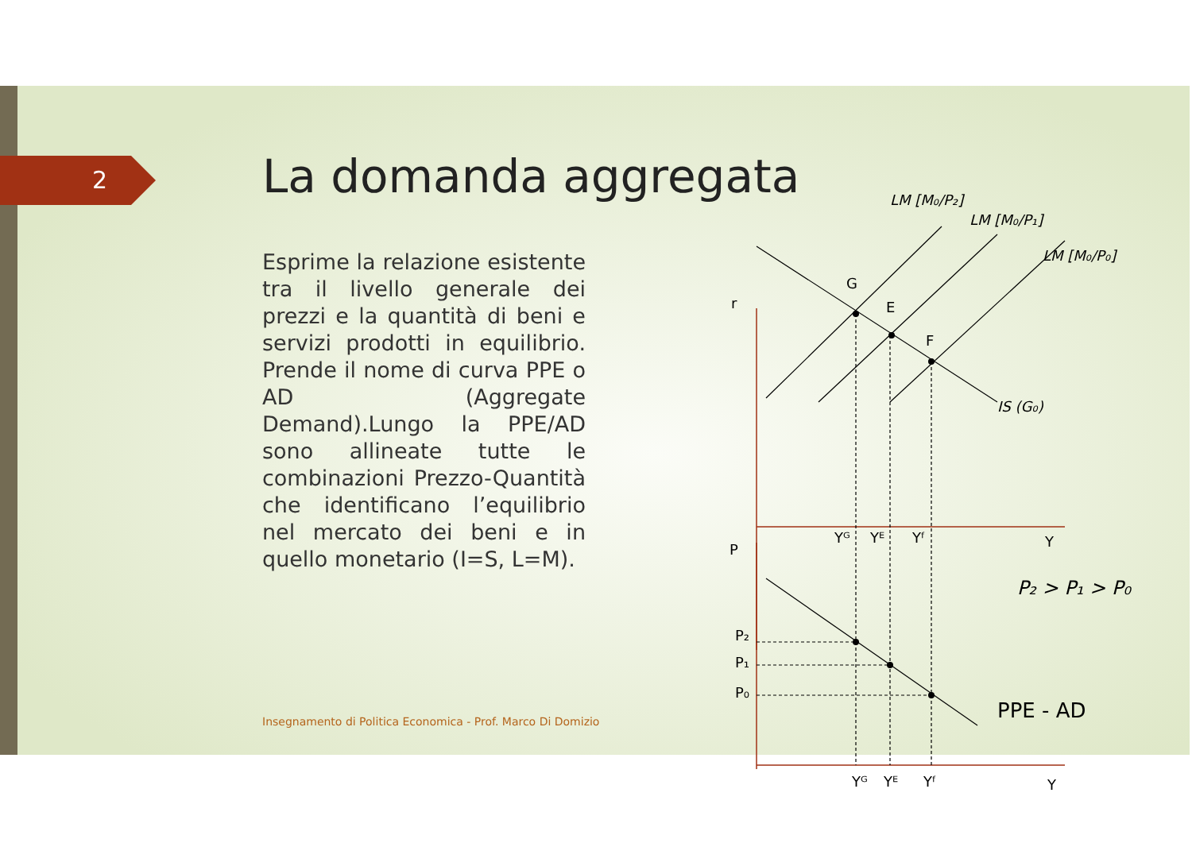2 La domanda aggregata
Esprime la relazione esistente tra il livello generale dei prezzi e la quantità di beni e servizi prodotti in equilibrio. Prende il nome di curva PPE o AD (Aggregate Demand).Lungo la PPE/AD sono allineate tutte le combinazioni Prezzo-Quantità che identificano l’equilibrio nel mercato dei beni e in quello monetario (I=S, L=M).
Insegnamento di Politica Economica - Prof. Marco Di Domizio
r
G
E
F
LM [M₀/P₂]
LM [M₀/P₁]
LM [M₀/P₀]
IS (G₀)
Yᴳ
Yᴱ
Yᶠ
Y
P
P₂ > P₁ > P₀
P₂
P₁
P₀
PPE - AD
Yᴳ
Yᴱ
Yᶠ
Y